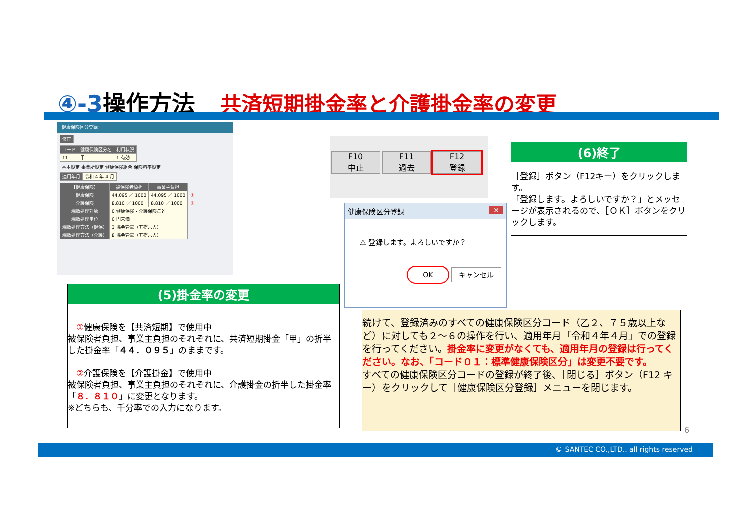④-3操作方法 共済短期掛金率と介護掛金率の変更
健康保険区分登録
| 修正 |
| --- |
| コード | 健康保険区分名 | 利用状況 |
| --- | --- | --- |
| 11 | 甲 | 1 有効 |
基本設定 事業所設定 健康保険組合 保険料率設定
| 適用年月 | 令和 4 年 4 月 |
| 【健康保険】 | 被保険者負担 | 事業主負担 | |
| --- | --- | --- | --- |
| 健康保険 | 44.095 ／ 1000 | 44.095 ／ 1000 | ① |
| 介護保険 | 8.810 ／ 1000 | 8.810 ／ 1000 | ② |
| 端数処理対象 | 0 健康保険・介護保険ごと | | |
| 端数処理単位 | 0 円未満 | | |
| 端数処理方法（健保） | 3 協会管掌（五捨六入） | | |
| 端数処理方法（介護） | 8 協会管掌（五捨六入） | | |
F10
中止 F11
過去 F12
登録
健康保険区分登録 ✕
⚠ 登録します。よろしいですか？
OK キャンセル
(6)終了
［登録］ボタン（F12キー）をクリックします。
「登録します。よろしいですか？」とメッセージが表示されるので、［ＯＫ］ボタンをクリックします。
(5)掛金率の変更
　①健康保険を【共済短期】で使用中
被保険者負担、事業主負担のそれぞれに、共済短期掛金「甲」の折半した掛金率「４４．０９５」のままです。
　②介護保険を【介護掛金】で使用中
被保険者負担、事業主負担のそれぞれに、介護掛金の折半した掛金率「８．８１０」に変更となります。
※どちらも、千分率での入力になります。
続けて、登録済みのすべての健康保険区分コード（乙２、７５歳以上など）に対しても２～６の操作を行い、適用年月「令和４年４月」での登録を行ってください。掛金率に変更がなくても、適用年月の登録は行ってください。なお、「コード０１：標準健康保険区分」は変更不要です。
すべての健康保険区分コードの登録が終了後、［閉じる］ボタン（F12 キー）をクリックして［健康保険区分登録］メニューを閉じます。
6
© SANTEC CO.,LTD.. all rights reserved